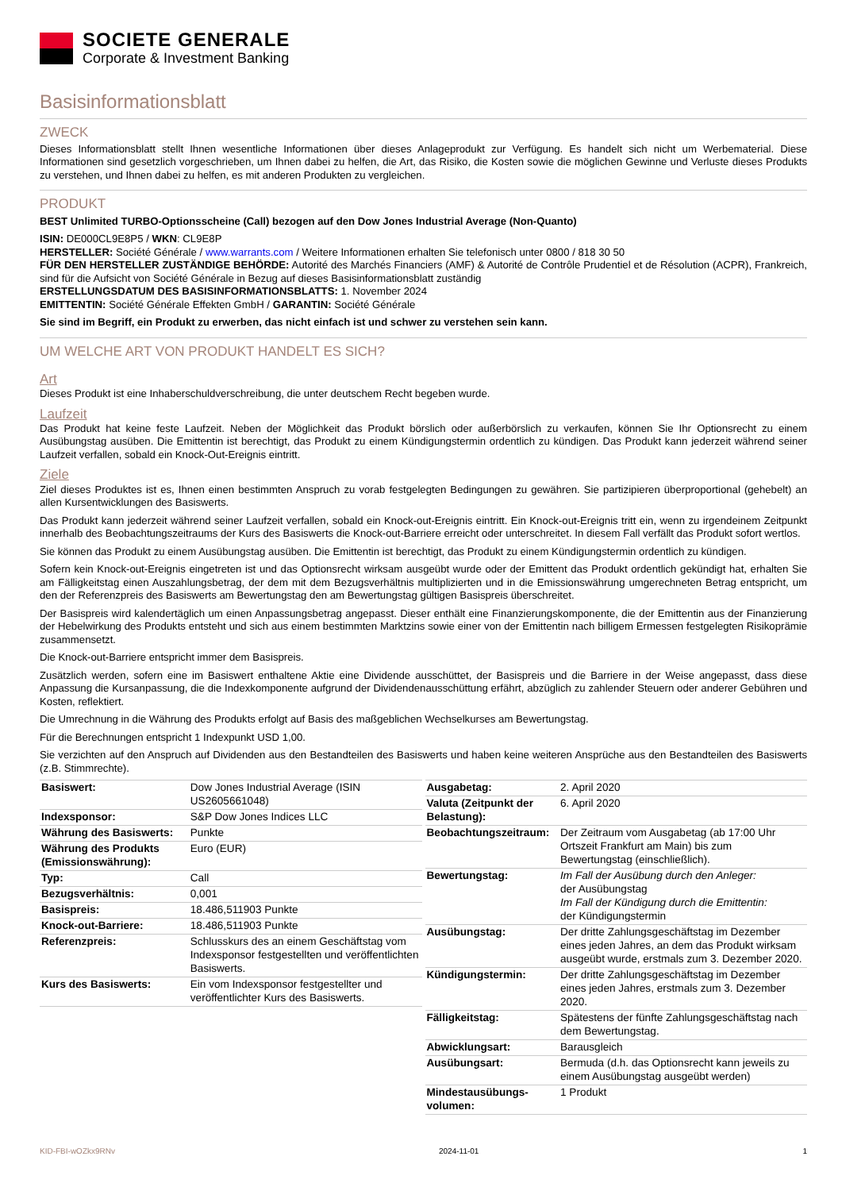SOCIETE GENERALE
Corporate & Investment Banking
Basisinformationsblatt
ZWECK
Dieses Informationsblatt stellt Ihnen wesentliche Informationen über dieses Anlageprodukt zur Verfügung. Es handelt sich nicht um Werbematerial. Diese Informationen sind gesetzlich vorgeschrieben, um Ihnen dabei zu helfen, die Art, das Risiko, die Kosten sowie die möglichen Gewinne und Verluste dieses Produkts zu verstehen, und Ihnen dabei zu helfen, es mit anderen Produkten zu vergleichen.
PRODUKT
BEST Unlimited TURBO-Optionsscheine (Call) bezogen auf den Dow Jones Industrial Average (Non-Quanto)
ISIN: DE000CL9E8P5 / WKN: CL9E8P
HERSTELLER: Société Générale / www.warrants.com / Weitere Informationen erhalten Sie telefonisch unter 0800 / 818 30 50
FÜR DEN HERSTELLER ZUSTÄNDIGE BEHÖRDE: Autorité des Marchés Financiers (AMF) & Autorité de Contrôle Prudentiel et de Résolution (ACPR), Frankreich, sind für die Aufsicht von Société Générale in Bezug auf dieses Basisinformationsblatt zuständig
ERSTELLUNGSDATUM DES BASISINFORMATIONSBLATTS: 1. November 2024
EMITTENTIN: Société Générale Effekten GmbH / GARANTIN: Société Générale
Sie sind im Begriff, ein Produkt zu erwerben, das nicht einfach ist und schwer zu verstehen sein kann.
UM WELCHE ART VON PRODUKT HANDELT ES SICH?
Art
Dieses Produkt ist eine Inhaberschuldverschreibung, die unter deutschem Recht begeben wurde.
Laufzeit
Das Produkt hat keine feste Laufzeit. Neben der Möglichkeit das Produkt börslich oder außerbörslich zu verkaufen, können Sie Ihr Optionsrecht zu einem Ausübungstag ausüben. Die Emittentin ist berechtigt, das Produkt zu einem Kündigungstermin ordentlich zu kündigen. Das Produkt kann jederzeit während seiner Laufzeit verfallen, sobald ein Knock-Out-Ereignis eintritt.
Ziele
Ziel dieses Produktes ist es, Ihnen einen bestimmten Anspruch zu vorab festgelegten Bedingungen zu gewähren. Sie partizipieren überproportional (gehebelt) an allen Kursentwicklungen des Basiswerts.
Das Produkt kann jederzeit während seiner Laufzeit verfallen, sobald ein Knock-out-Ereignis eintritt. Ein Knock-out-Ereignis tritt ein, wenn zu irgendeinem Zeitpunkt innerhalb des Beobachtungszeitraums der Kurs des Basiswerts die Knock-out-Barriere erreicht oder unterschreitet. In diesem Fall verfällt das Produkt sofort wertlos.
Sie können das Produkt zu einem Ausübungstag ausüben. Die Emittentin ist berechtigt, das Produkt zu einem Kündigungstermin ordentlich zu kündigen.
Sofern kein Knock-out-Ereignis eingetreten ist und das Optionsrecht wirksam ausgeübt wurde oder der Emittent das Produkt ordentlich gekündigt hat, erhalten Sie am Fälligkeitstag einen Auszahlungsbetrag, der dem mit dem Bezugsverhältnis multiplizierten und in die Emissionswährung umgerechneten Betrag entspricht, um den der Referenzpreis des Basiswerts am Bewertungstag den am Bewertungstag gültigen Basispreis überschreitet.
Der Basispreis wird kalendertäglich um einen Anpassungsbetrag angepasst. Dieser enthält eine Finanzierungskomponente, die der Emittentin aus der Finanzierung der Hebelwirkung des Produkts entsteht und sich aus einem bestimmten Marktzins sowie einer von der Emittentin nach billigem Ermessen festgelegten Risikoprämie zusammensetzt.
Die Knock-out-Barriere entspricht immer dem Basispreis.
Zusätzlich werden, sofern eine im Basiswert enthaltene Aktie eine Dividende ausschüttet, der Basispreis und die Barriere in der Weise angepasst, dass diese Anpassung die Kursanpassung, die die Indexkomponente aufgrund der Dividendenausschüttung erfährt, abzüglich zu zahlender Steuern oder anderer Gebühren und Kosten, reflektiert.
Die Umrechnung in die Währung des Produkts erfolgt auf Basis des maßgeblichen Wechselkurses am Bewertungstag.
Für die Berechnungen entspricht 1 Indexpunkt USD 1,00.
Sie verzichten auf den Anspruch auf Dividenden aus den Bestandteilen des Basiswerts und haben keine weiteren Ansprüche aus den Bestandteilen des Basiswerts (z.B. Stimmrechte).
| Basiswert: | Dow Jones Industrial Average (ISIN US2605661048) |
| Indexsponsor: | S&P Dow Jones Indices LLC |
| Währung des Basiswerts: | Punkte |
| Währung des Produkts (Emissionswährung): | Euro (EUR) |
| Typ: | Call |
| Bezugsverhältnis: | 0,001 |
| Basispreis: | 18.486,511903 Punkte |
| Knock-out-Barriere: | 18.486,511903 Punkte |
| Referenzpreis: | Schlusskurs des an einem Geschäftstag vom Indexsponsor festgestellten und veröffentlichten Basiswerts. |
| Kurs des Basiswerts: | Ein vom Indexsponsor festgestellter und veröffentlichter Kurs des Basiswerts. |
| Ausgabetag: | 2. April 2020 |
| Valuta (Zeitpunkt der Belastung): | 6. April 2020 |
| Beobachtungszeitraum: | Der Zeitraum vom Ausgabetag (ab 17:00 Uhr Ortszeit Frankfurt am Main) bis zum Bewertungstag (einschließlich). |
| Bewertungstag: | Im Fall der Ausübung durch den Anleger: der Ausübungstag Im Fall der Kündigung durch die Emittentin: der Kündigungstermin |
| Ausübungstag: | Der dritte Zahlungsgeschäftstag im Dezember eines jeden Jahres, an dem das Produkt wirksam ausgeübt wurde, erstmals zum 3. Dezember 2020. |
| Kündigungstermin: | Der dritte Zahlungsgeschäftstag im Dezember eines jeden Jahres, erstmals zum 3. Dezember 2020. |
| Fälligkeitstag: | Spätestens der fünfte Zahlungsgeschäftstag nach dem Bewertungstag. |
| Abwicklungsart: | Barausgleich |
| Ausübungsart: | Bermuda (d.h. das Optionsrecht kann jeweils zu einem Ausübungstag ausgeübt werden) |
| Mindestausübungs-volumen: | 1 Produkt |
KID-FBI-wOZkx9RNv 2024-11-01 1